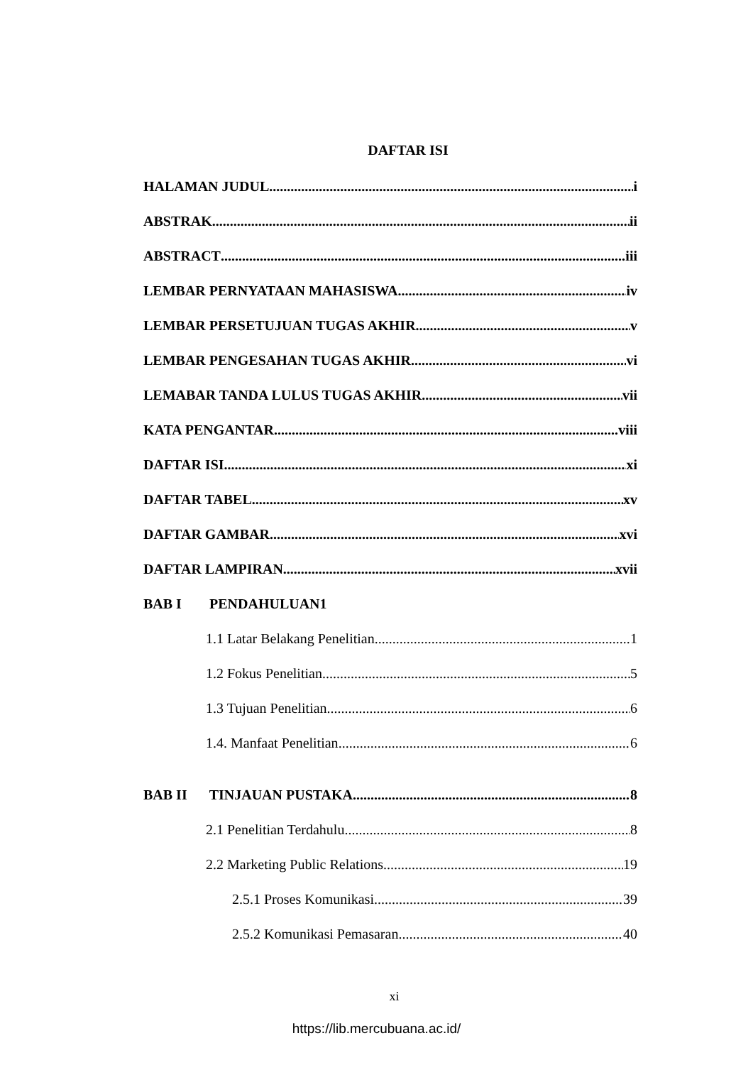DAFTAR ISI
HALAMAN JUDUL i
ABSTRAK ii
ABSTRACT iii
LEMBAR PERNYATAAN MAHASISWA iv
LEMBAR PERSETUJUAN TUGAS AKHIR v
LEMBAR PENGESAHAN TUGAS AKHIR vi
LEMABAR TANDA LULUS TUGAS AKHIR vii
KATA PENGANTAR viii
DAFTAR ISI xi
DAFTAR TABEL xv
DAFTAR GAMBAR xvi
DAFTAR LAMPIRAN xvii
BAB I PENDAHULUAN1
1.1 Latar Belakang Penelitian 1
1.2 Fokus Penelitian 5
1.3 Tujuan Penelitian 6
1.4. Manfaat Penelitian 6
BAB II TINJAUAN PUSTAKA 8
2.1 Penelitian Terdahulu 8
2.2 Marketing Public Relations 19
2.5.1 Proses Komunikasi 39
2.5.2 Komunikasi Pemasaran 40
xi
https://lib.mercubuana.ac.id/